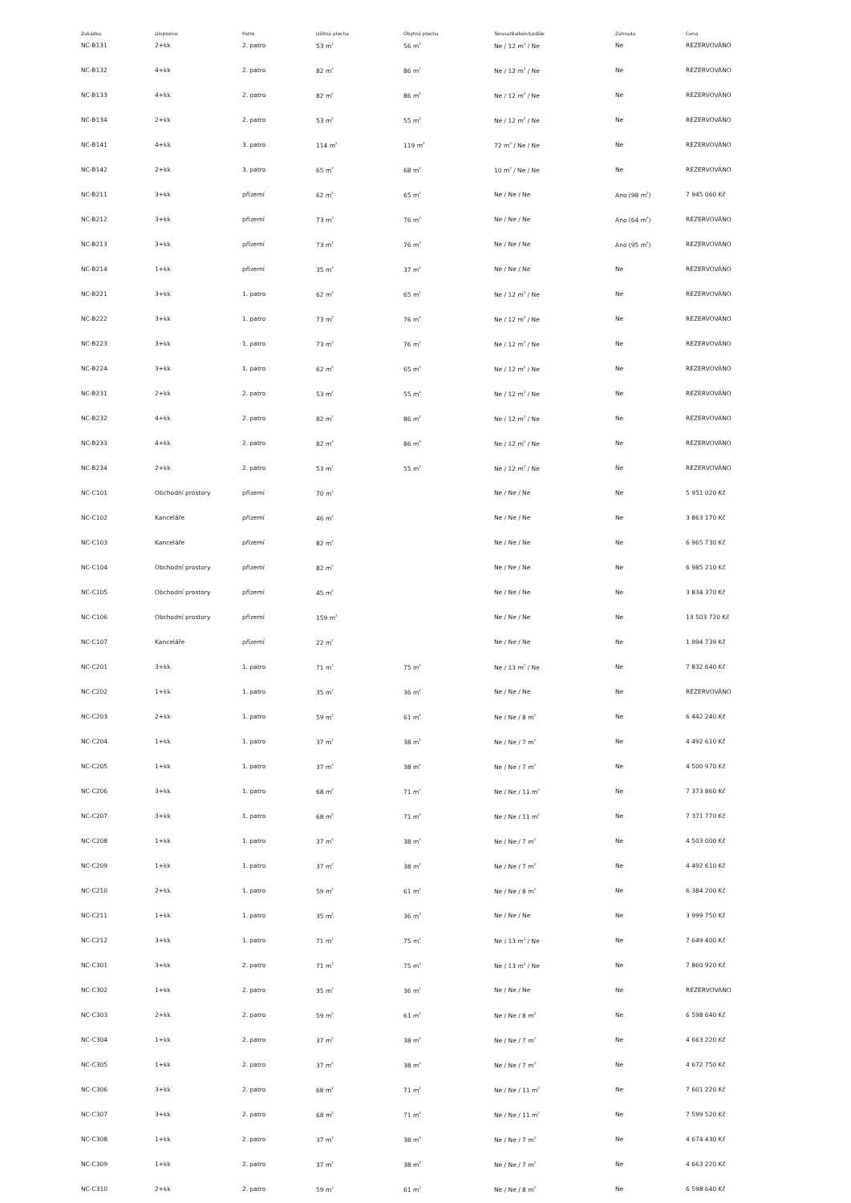| Zakázka | Dispozice | Patro | Užitná plocha | Obytná plocha | Terasa/Balkón/Lodžie | Zahrada | Cena |
| --- | --- | --- | --- | --- | --- | --- | --- |
| NC-B131 | 2+kk | 2. patro | 53 m<sup>2</sup> | 56 m<sup>2</sup> | Ne / 12 m<sup>2</sup> / Ne | Ne | REZERVOVÁNO |
| NC-B132 | 4+kk | 2. patro | 82 m<sup>2</sup> | 86 m<sup>2</sup> | Ne / 12 m<sup>2</sup> / Ne | Ne | REZERVOVÁNO |
| NC-B133 | 4+kk | 2. patro | 82 m<sup>2</sup> | 86 m<sup>2</sup> | Ne / 12 m<sup>2</sup> / Ne | Ne | REZERVOVÁNO |
| NC-B134 | 2+kk | 2. patro | 53 m<sup>2</sup> | 55 m<sup>2</sup> | Ne / 12 m<sup>2</sup> / Ne | Ne | REZERVOVÁNO |
| NC-B141 | 4+kk | 3. patro | 114 m<sup>2</sup> | 119 m<sup>2</sup> | 72 m<sup>2</sup> / Ne / Ne | Ne | REZERVOVÁNO |
| NC-B142 | 2+kk | 3. patro | 65 m<sup>2</sup> | 68 m<sup>2</sup> | 10 m<sup>2</sup> / Ne / Ne | Ne | REZERVOVÁNO |
| NC-B211 | 3+kk | přízemí | 62 m<sup>2</sup> | 65 m<sup>2</sup> | Ne / Ne / Ne | Ano (98 m<sup>2</sup>) | 7 945 060 Kč |
| NC-B212 | 3+kk | přízemí | 73 m<sup>2</sup> | 76 m<sup>2</sup> | Ne / Ne / Ne | Ano (64 m<sup>2</sup>) | REZERVOVÁNO |
| NC-B213 | 3+kk | přízemí | 73 m<sup>2</sup> | 76 m<sup>2</sup> | Ne / Ne / Ne | Ano (95 m<sup>2</sup>) | REZERVOVÁNO |
| NC-B214 | 1+kk | přízemí | 35 m<sup>2</sup> | 37 m<sup>2</sup> | Ne / Ne / Ne | Ne | REZERVOVÁNO |
| NC-B221 | 3+kk | 1. patro | 62 m<sup>2</sup> | 65 m<sup>2</sup> | Ne / 12 m<sup>2</sup> / Ne | Ne | REZERVOVÁNO |
| NC-B222 | 3+kk | 1. patro | 73 m<sup>2</sup> | 76 m<sup>2</sup> | Ne / 12 m<sup>2</sup> / Ne | Ne | REZERVOVÁNO |
| NC-B223 | 3+kk | 1. patro | 73 m<sup>2</sup> | 76 m<sup>2</sup> | Ne / 12 m<sup>2</sup> / Ne | Ne | REZERVOVÁNO |
| NC-B224 | 3+kk | 1. patro | 62 m<sup>2</sup> | 65 m<sup>2</sup> | Ne / 12 m<sup>2</sup> / Ne | Ne | REZERVOVÁNO |
| NC-B231 | 2+kk | 2. patro | 53 m<sup>2</sup> | 55 m<sup>2</sup> | Ne / 12 m<sup>2</sup> / Ne | Ne | REZERVOVÁNO |
| NC-B232 | 4+kk | 2. patro | 82 m<sup>2</sup> | 86 m<sup>2</sup> | Ne / 12 m<sup>2</sup> / Ne | Ne | REZERVOVÁNO |
| NC-B233 | 4+kk | 2. patro | 82 m<sup>2</sup> | 86 m<sup>2</sup> | Ne / 12 m<sup>2</sup> / Ne | Ne | REZERVOVÁNO |
| NC-B234 | 2+kk | 2. patro | 53 m<sup>2</sup> | 55 m<sup>2</sup> | Ne / 12 m<sup>2</sup> / Ne | Ne | REZERVOVÁNO |
| NC-C101 | Obchodní prostory | přízemí | 70 m<sup>2</sup> | | Ne / Ne / Ne | Ne | 5 951 020 Kč |
| NC-C102 | Kanceláře | přízemí | 46 m<sup>2</sup> | | Ne / Ne / Ne | Ne | 3 863 170 Kč |
| NC-C103 | Kanceláře | přízemí | 82 m<sup>2</sup> | | Ne / Ne / Ne | Ne | 6 965 730 Kč |
| NC-C104 | Obchodní prostory | přízemí | 82 m<sup>2</sup> | | Ne / Ne / Ne | Ne | 6 985 210 Kč |
| NC-C105 | Obchodní prostory | přízemí | 45 m<sup>2</sup> | | Ne / Ne / Ne | Ne | 3 834 370 Kč |
| NC-C106 | Obchodní prostory | přízemí | 159 m<sup>2</sup> | | Ne / Ne / Ne | Ne | 13 503 720 Kč |
| NC-C107 | Kanceláře | přízemí | 22 m<sup>2</sup> | | Ne / Ne / Ne | Ne | 1 994 739 Kč |
| NC-C201 | 3+kk | 1. patro | 71 m<sup>2</sup> | 75 m<sup>2</sup> | Ne / 13 m<sup>2</sup> / Ne | Ne | 7 832 640 Kč |
| NC-C202 | 1+kk | 1. patro | 35 m<sup>2</sup> | 36 m<sup>2</sup> | Ne / Ne / Ne | Ne | REZERVOVÁNO |
| NC-C203 | 2+kk | 1. patro | 59 m<sup>2</sup> | 61 m<sup>2</sup> | Ne / Ne / 8 m<sup>2</sup> | Ne | 6 442 240 Kč |
| NC-C204 | 1+kk | 1. patro | 37 m<sup>2</sup> | 38 m<sup>2</sup> | Ne / Ne / 7 m<sup>2</sup> | Ne | 4 492 610 Kč |
| NC-C205 | 1+kk | 1. patro | 37 m<sup>2</sup> | 38 m<sup>2</sup> | Ne / Ne / 7 m<sup>2</sup> | Ne | 4 500 970 Kč |
| NC-C206 | 3+kk | 1. patro | 68 m<sup>2</sup> | 71 m<sup>2</sup> | Ne / Ne / 11 m<sup>2</sup> | Ne | 7 373 860 Kč |
| NC-C207 | 3+kk | 1. patro | 68 m<sup>2</sup> | 71 m<sup>2</sup> | Ne / Ne / 11 m<sup>2</sup> | Ne | 7 371 770 Kč |
| NC-C208 | 1+kk | 1. patro | 37 m<sup>2</sup> | 38 m<sup>2</sup> | Ne / Ne / 7 m<sup>2</sup> | Ne | 4 503 000 Kč |
| NC-C209 | 1+kk | 1. patro | 37 m<sup>2</sup> | 38 m<sup>2</sup> | Ne / Ne / 7 m<sup>2</sup> | Ne | 4 492 610 Kč |
| NC-C210 | 2+kk | 1. patro | 59 m<sup>2</sup> | 61 m<sup>2</sup> | Ne / Ne / 8 m<sup>2</sup> | Ne | 6 384 200 Kč |
| NC-C211 | 1+kk | 1. patro | 35 m<sup>2</sup> | 36 m<sup>2</sup> | Ne / Ne / Ne | Ne | 3 999 750 Kč |
| NC-C212 | 3+kk | 1. patro | 71 m<sup>2</sup> | 75 m<sup>2</sup> | Ne / 13 m<sup>2</sup> / Ne | Ne | 7 649 400 Kč |
| NC-C301 | 3+kk | 2. patro | 71 m<sup>2</sup> | 75 m<sup>2</sup> | Ne / 13 m<sup>2</sup> / Ne | Ne | 7 860 920 Kč |
| NC-C302 | 1+kk | 2. patro | 35 m<sup>2</sup> | 36 m<sup>2</sup> | Ne / Ne / Ne | Ne | REZERVOVÁNO |
| NC-C303 | 2+kk | 2. patro | 59 m<sup>2</sup> | 61 m<sup>2</sup> | Ne / Ne / 8 m<sup>2</sup> | Ne | 6 598 640 Kč |
| NC-C304 | 1+kk | 2. patro | 37 m<sup>2</sup> | 38 m<sup>2</sup> | Ne / Ne / 7 m<sup>2</sup> | Ne | 4 663 220 Kč |
| NC-C305 | 1+kk | 2. patro | 37 m<sup>2</sup> | 38 m<sup>2</sup> | Ne / Ne / 7 m<sup>2</sup> | Ne | 4 672 750 Kč |
| NC-C306 | 3+kk | 2. patro | 68 m<sup>2</sup> | 71 m<sup>2</sup> | Ne / Ne / 11 m<sup>2</sup> | Ne | 7 601 220 Kč |
| NC-C307 | 3+kk | 2. patro | 68 m<sup>2</sup> | 71 m<sup>2</sup> | Ne / Ne / 11 m<sup>2</sup> | Ne | 7 599 520 Kč |
| NC-C308 | 1+kk | 2. patro | 37 m<sup>2</sup> | 38 m<sup>2</sup> | Ne / Ne / 7 m<sup>2</sup> | Ne | 4 674 430 Kč |
| NC-C309 | 1+kk | 2. patro | 37 m<sup>2</sup> | 38 m<sup>2</sup> | Ne / Ne / 7 m<sup>2</sup> | Ne | 4 663 220 Kč |
| NC-C310 | 2+kk | 2. patro | 59 m<sup>2</sup> | 61 m<sup>2</sup> | Ne / Ne / 8 m<sup>2</sup> | Ne | 6 598 640 Kč |